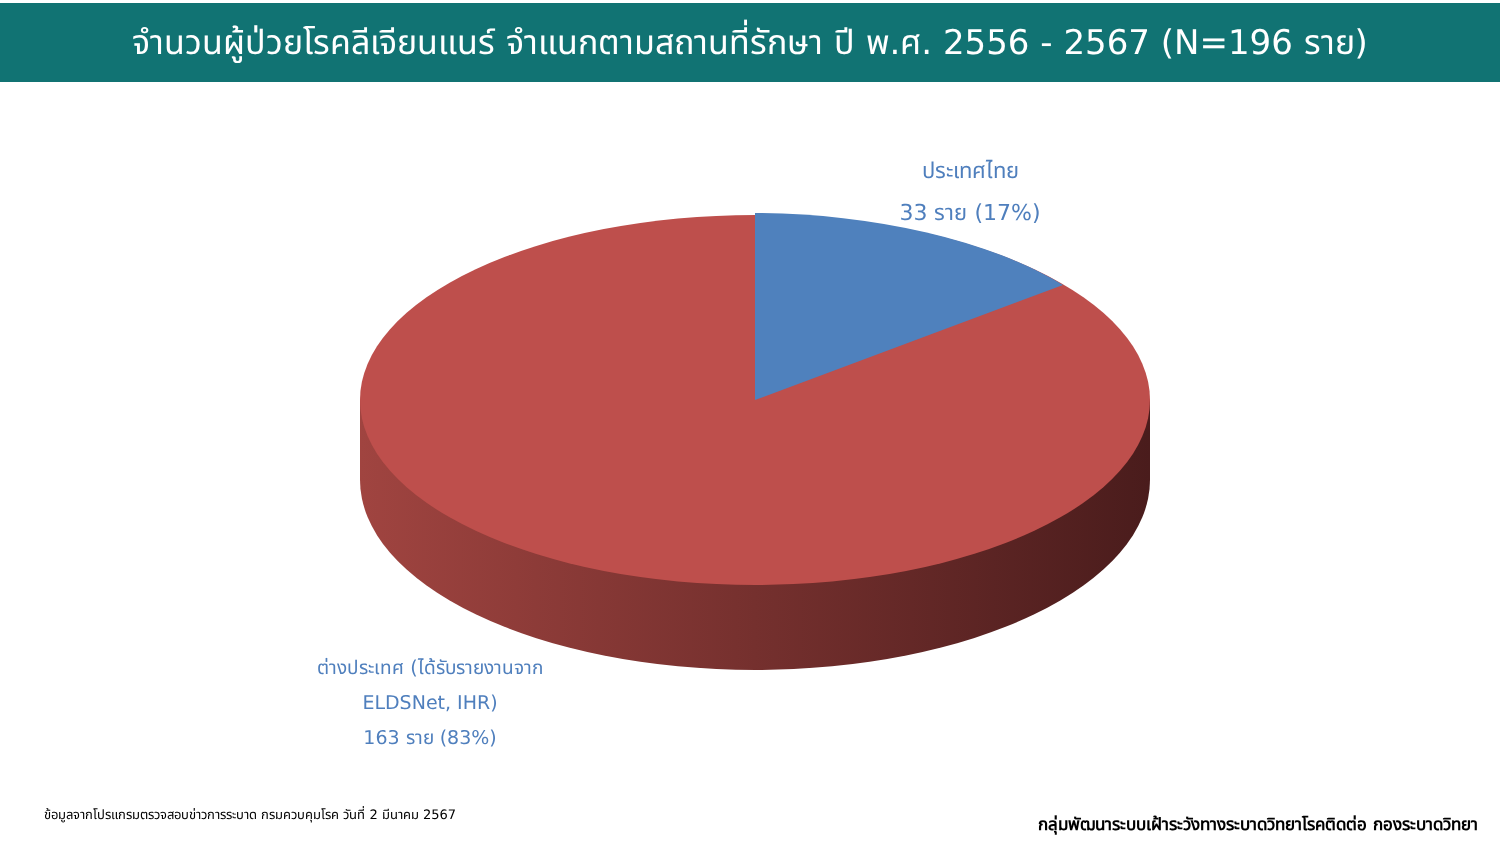จำนวนผู้ป่วยโรคลีเจียนแนร์ จำแนกตามสถานที่รักษา ปี พ.ศ. 2556 - 2567 (N=196 ราย)
ประเทศไทย
33 ราย (17%)
ต่างประเทศ (ได้รับรายงานจาก
ELDSNet, IHR)
163 ราย (83%)
ข้อมูลจากโปรแกรมตรวจสอบข่าวการระบาด กรมควบคุมโรค วันที่ 2 มีนาคม 2567
กลุ่มพัฒนาระบบเฝ้าระวังทางระบาดวิทยาโรคติดต่อ กองระบาดวิทยา